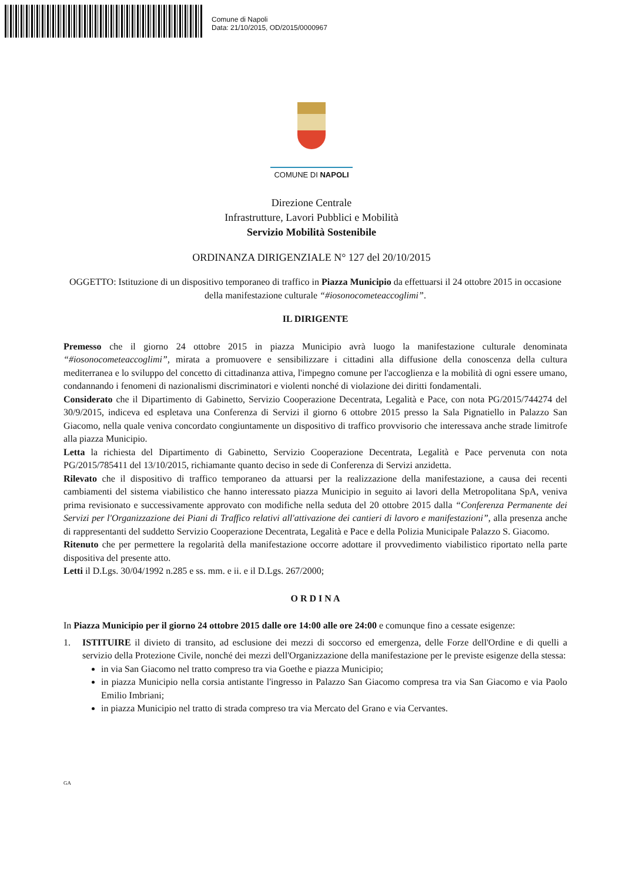Comune di Napoli
Data: 21/10/2015, OD/2015/0000967
COMUNE DI NAPOLI
Direzione Centrale
Infrastrutture, Lavori Pubblici e Mobilità
Servizio Mobilità Sostenibile
ORDINANZA DIRIGENZIALE N° 127 del 20/10/2015
OGGETTO: Istituzione di un dispositivo temporaneo di traffico in Piazza Municipio da effettuarsi il 24 ottobre 2015 in occasione della manifestazione culturale “#iosonocometeaccoglimi”.
IL DIRIGENTE
Premesso che il giorno 24 ottobre 2015 in piazza Municipio avrà luogo la manifestazione culturale denominata “#iosonocometeaccoglimi”, mirata a promuovere e sensibilizzare i cittadini alla diffusione della conoscenza della cultura mediterranea e lo sviluppo del concetto di cittadinanza attiva, l'impegno comune per l'accoglienza e la mobilità di ogni essere umano, condannando i fenomeni di nazionalismi discriminatori e violenti nonché di violazione dei diritti fondamentali.
Considerato che il Dipartimento di Gabinetto, Servizio Cooperazione Decentrata, Legalità e Pace, con nota PG/2015/744274 del 30/9/2015, indiceva ed espletava una Conferenza di Servizi il giorno 6 ottobre 2015 presso la Sala Pignatiello in Palazzo San Giacomo, nella quale veniva concordato congiuntamente un dispositivo di traffico provvisorio che interessava anche strade limitrofe alla piazza Municipio.
Letta la richiesta del Dipartimento di Gabinetto, Servizio Cooperazione Decentrata, Legalità e Pace pervenuta con nota PG/2015/785411 del 13/10/2015, richiamante quanto deciso in sede di Conferenza di Servizi anzidetta.
Rilevato che il dispositivo di traffico temporaneo da attuarsi per la realizzazione della manifestazione, a causa dei recenti cambiamenti del sistema viabilistico che hanno interessato piazza Municipio in seguito ai lavori della Metropolitana SpA, veniva prima revisionato e successivamente approvato con modifiche nella seduta del 20 ottobre 2015 dalla “Conferenza Permanente dei Servizi per l'Organizzazione dei Piani di Traffico relativi all'attivazione dei cantieri di lavoro e manifestazioni”, alla presenza anche di rappresentanti del suddetto Servizio Cooperazione Decentrata, Legalità e Pace e della Polizia Municipale Palazzo S. Giacomo.
Ritenuto che per permettere la regolarità della manifestazione occorre adottare il provvedimento viabilistico riportato nella parte dispositiva del presente atto.
Letti il D.Lgs. 30/04/1992 n.285 e ss. mm. e ii. e il D.Lgs. 267/2000;
O R D I N A
In Piazza Municipio per il giorno 24 ottobre 2015 dalle ore 14:00 alle ore 24:00 e comunque fino a cessate esigenze:
1. ISTITUIRE il divieto di transito, ad esclusione dei mezzi di soccorso ed emergenza, delle Forze dell'Ordine e di quelli a servizio della Protezione Civile, nonché dei mezzi dell'Organizzazione della manifestazione per le previste esigenze della stessa:
in via San Giacomo nel tratto compreso tra via Goethe e piazza Municipio;
in piazza Municipio nella corsia antistante l'ingresso in Palazzo San Giacomo compresa tra via San Giacomo e via Paolo Emilio Imbriani;
in piazza Municipio nel tratto di strada compreso tra via Mercato del Grano e via Cervantes.
GA